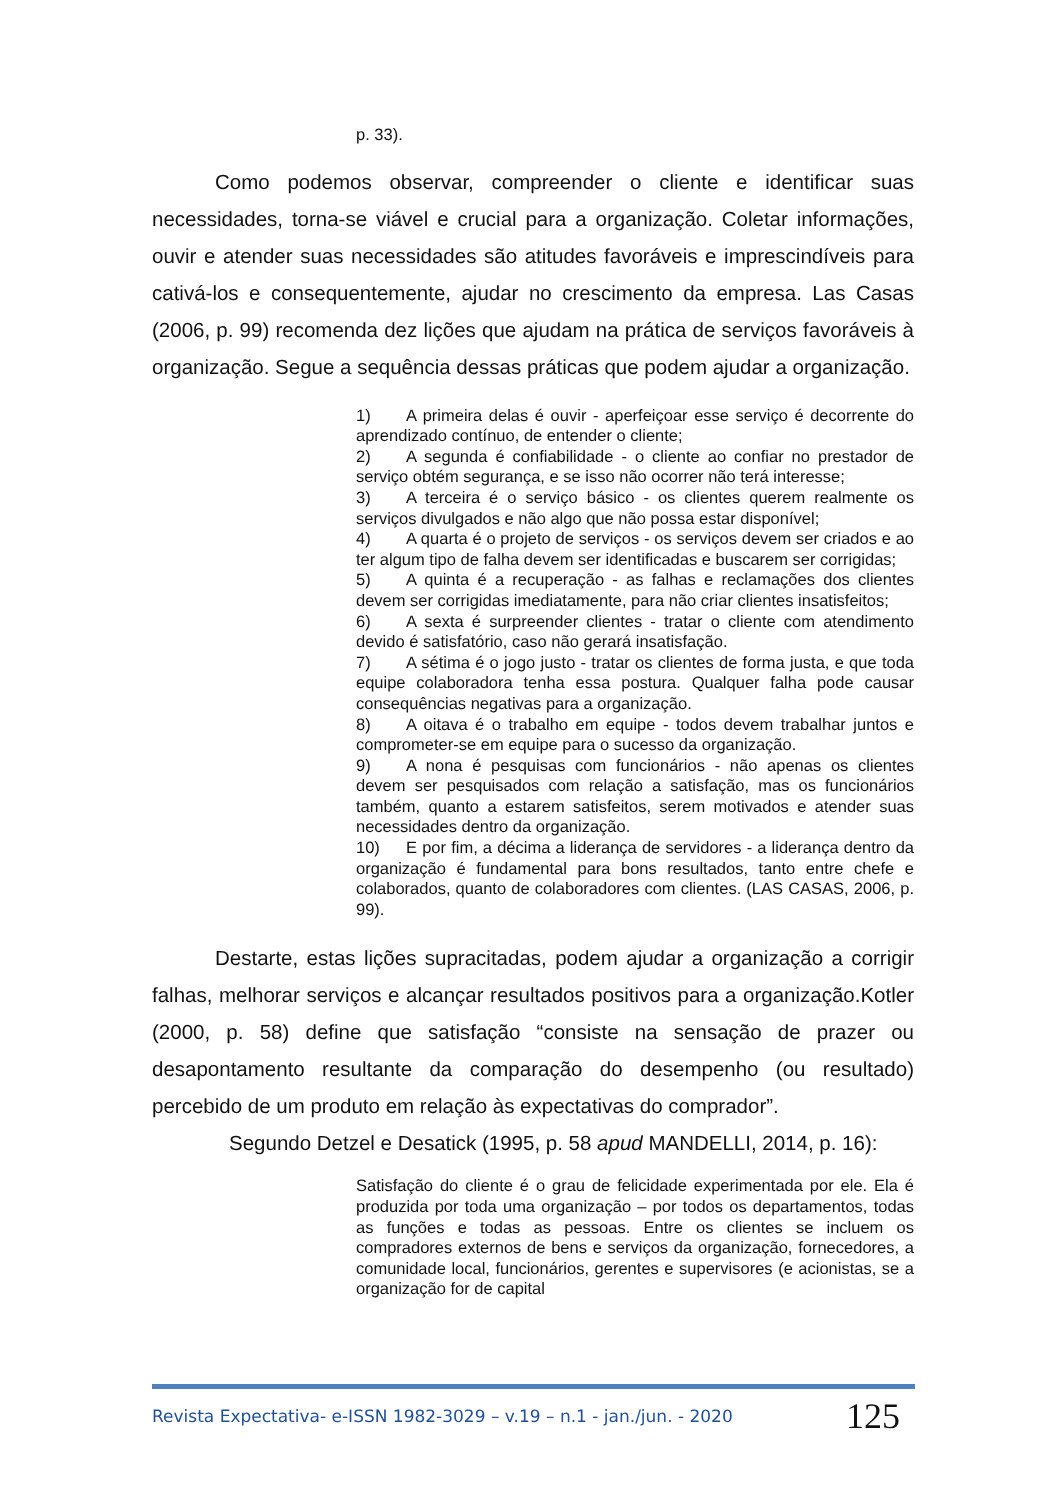p. 33).
Como podemos observar, compreender o cliente e identificar suas necessidades, torna-se viável e crucial para a organização. Coletar informações, ouvir e atender suas necessidades são atitudes favoráveis e imprescindíveis para cativá-los e consequentemente, ajudar no crescimento da empresa. Las Casas (2006, p. 99) recomenda dez lições que ajudam na prática de serviços favoráveis à organização. Segue a sequência dessas práticas que podem ajudar a organização.
1) A primeira delas é ouvir - aperfeiçoar esse serviço é decorrente do aprendizado contínuo, de entender o cliente;
2) A segunda é confiabilidade - o cliente ao confiar no prestador de serviço obtém segurança, e se isso não ocorrer não terá interesse;
3) A terceira é o serviço básico - os clientes querem realmente os serviços divulgados e não algo que não possa estar disponível;
4) A quarta é o projeto de serviços - os serviços devem ser criados e ao ter algum tipo de falha devem ser identificadas e buscarem ser corrigidas;
5) A quinta é a recuperação - as falhas e reclamações dos clientes devem ser corrigidas imediatamente, para não criar clientes insatisfeitos;
6) A sexta é surpreender clientes - tratar o cliente com atendimento devido é satisfatório, caso não gerará insatisfação.
7) A sétima é o jogo justo - tratar os clientes de forma justa, e que toda equipe colaboradora tenha essa postura. Qualquer falha pode causar consequências negativas para a organização.
8) A oitava é o trabalho em equipe - todos devem trabalhar juntos e comprometer-se em equipe para o sucesso da organização.
9) A nona é pesquisas com funcionários - não apenas os clientes devem ser pesquisados com relação a satisfação, mas os funcionários também, quanto a estarem satisfeitos, serem motivados e atender suas necessidades dentro da organização.
10) E por fim, a décima a liderança de servidores - a liderança dentro da organização é fundamental para bons resultados, tanto entre chefe e colaborados, quanto de colaboradores com clientes. (LAS CASAS, 2006, p. 99).
Destarte, estas lições supracitadas, podem ajudar a organização a corrigir falhas, melhorar serviços e alcançar resultados positivos para a organização.Kotler (2000, p. 58) define que satisfação “consiste na sensação de prazer ou desapontamento resultante da comparação do desempenho (ou resultado) percebido de um produto em relação às expectativas do comprador”.
Segundo Detzel e Desatick (1995, p. 58 apud MANDELLI, 2014, p. 16):
Satisfação do cliente é o grau de felicidade experimentada por ele. Ela é produzida por toda uma organização – por todos os departamentos, todas as funções e todas as pessoas. Entre os clientes se incluem os compradores externos de bens e serviços da organização, fornecedores, a comunidade local, funcionários, gerentes e supervisores (e acionistas, se a organização for de capital
Revista Expectativa- e-ISSN 1982-3029 – v.19 – n.1 - jan./jun. - 2020 125